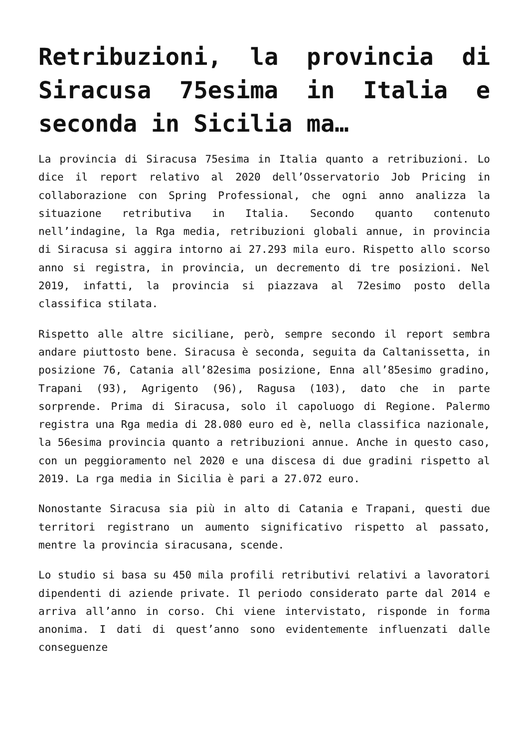Retribuzioni, la provincia di Siracusa 75esima in Italia e seconda in Sicilia ma…
La provincia di Siracusa 75esima in Italia quanto a retribuzioni. Lo dice il report relativo al 2020 dell’Osservatorio Job Pricing in collaborazione con Spring Professional, che ogni anno analizza la situazione retributiva in Italia. Secondo quanto contenuto nell’indagine, la Rga media, retribuzioni globali annue, in provincia di Siracusa si aggira intorno ai 27.293 mila euro. Rispetto allo scorso anno si registra, in provincia, un decremento di tre posizioni. Nel 2019, infatti, la provincia si piazzava al 72esimo posto della classifica stilata.
Rispetto alle altre siciliane, però, sempre secondo il report sembra andare piuttosto bene. Siracusa è seconda, seguita da Caltanissetta, in posizione 76, Catania all’82esima posizione, Enna all’85esimo gradino, Trapani (93), Agrigento (96), Ragusa (103), dato che in parte sorprende. Prima di Siracusa, solo il capoluogo di Regione. Palermo registra una Rga media di 28.080 euro ed è, nella classifica nazionale, la 56esima provincia quanto a retribuzioni annue. Anche in questo caso, con un peggioramento nel 2020 e una discesa di due gradini rispetto al 2019. La rga media in Sicilia è pari a 27.072 euro.
Nonostante Siracusa sia più in alto di Catania e Trapani, questi due territori registrano un aumento significativo rispetto al passato, mentre la provincia siracusana, scende.
Lo studio si basa su 450 mila profili retributivi relativi a lavoratori dipendenti di aziende private. Il periodo considerato parte dal 2014 e arriva all’anno in corso. Chi viene intervistato, risponde in forma anonima. I dati di quest’anno sono evidentemente influenzati dalle conseguenze